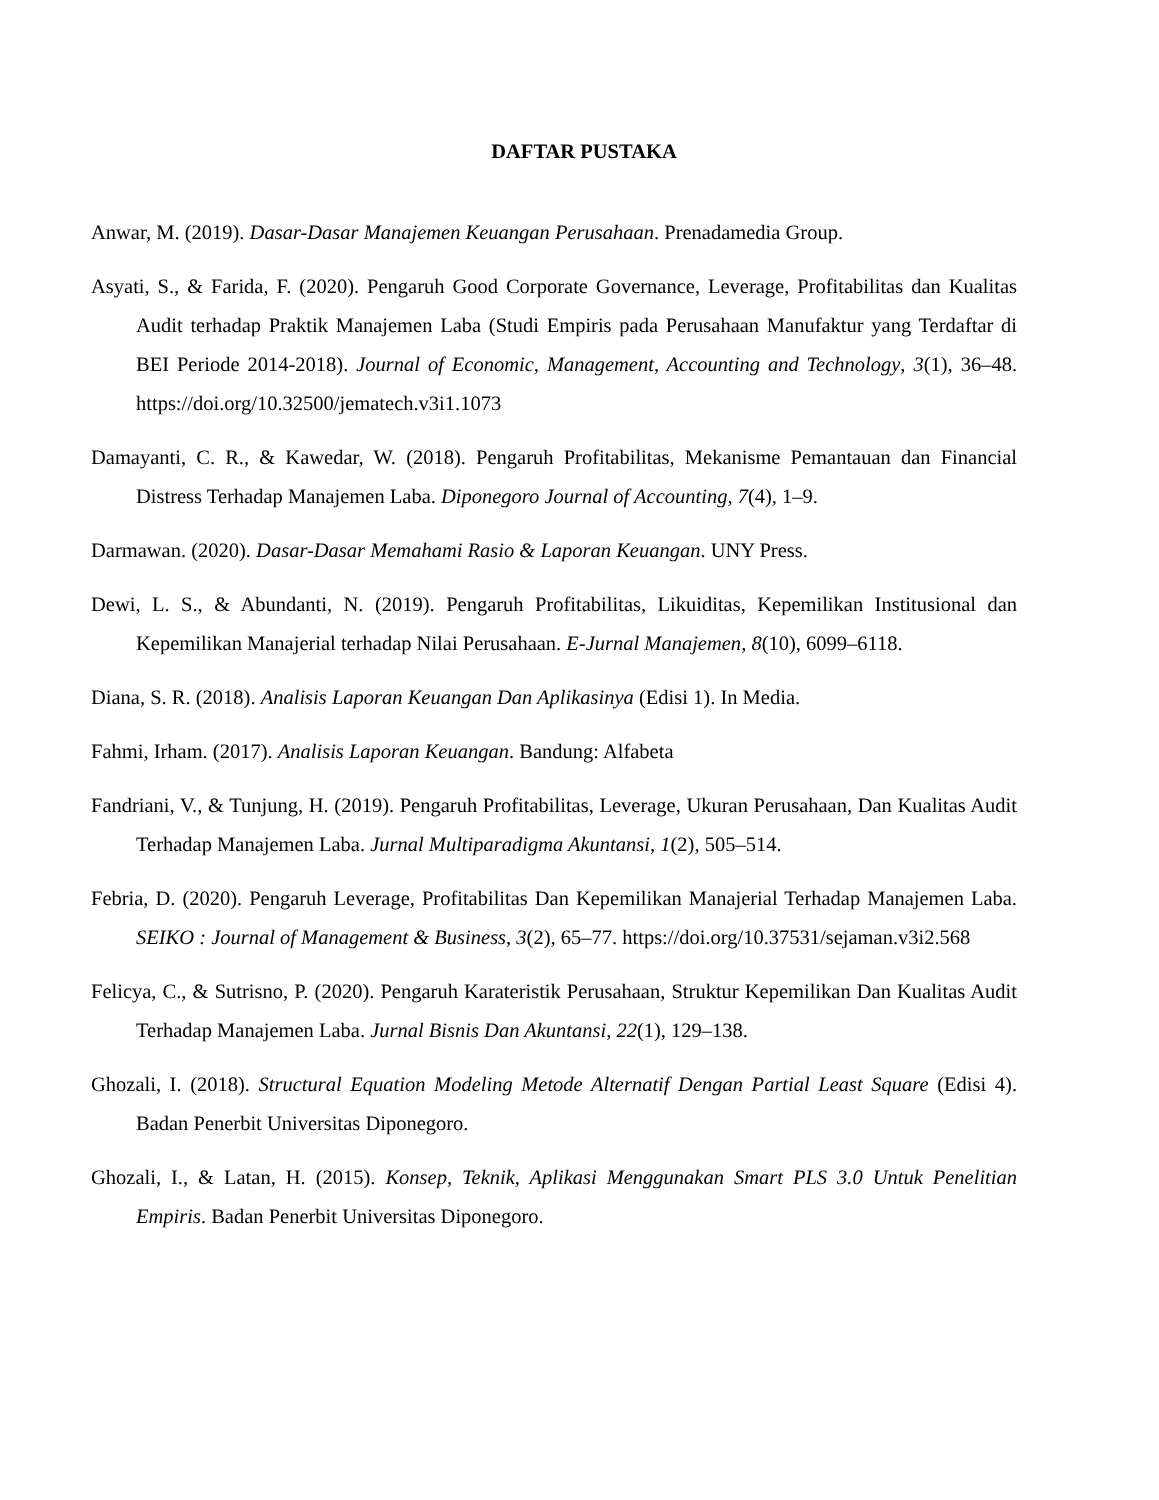DAFTAR PUSTAKA
Anwar, M. (2019). Dasar-Dasar Manajemen Keuangan Perusahaan. Prenadamedia Group.
Asyati, S., & Farida, F. (2020). Pengaruh Good Corporate Governance, Leverage, Profitabilitas dan Kualitas Audit terhadap Praktik Manajemen Laba (Studi Empiris pada Perusahaan Manufaktur yang Terdaftar di BEI Periode 2014-2018). Journal of Economic, Management, Accounting and Technology, 3(1), 36–48. https://doi.org/10.32500/jematech.v3i1.1073
Damayanti, C. R., & Kawedar, W. (2018). Pengaruh Profitabilitas, Mekanisme Pemantauan dan Financial Distress Terhadap Manajemen Laba. Diponegoro Journal of Accounting, 7(4), 1–9.
Darmawan. (2020). Dasar-Dasar Memahami Rasio & Laporan Keuangan. UNY Press.
Dewi, L. S., & Abundanti, N. (2019). Pengaruh Profitabilitas, Likuiditas, Kepemilikan Institusional dan Kepemilikan Manajerial terhadap Nilai Perusahaan. E-Jurnal Manajemen, 8(10), 6099–6118.
Diana, S. R. (2018). Analisis Laporan Keuangan Dan Aplikasinya (Edisi 1). In Media.
Fahmi, Irham. (2017). Analisis Laporan Keuangan. Bandung: Alfabeta
Fandriani, V., & Tunjung, H. (2019). Pengaruh Profitabilitas, Leverage, Ukuran Perusahaan, Dan Kualitas Audit Terhadap Manajemen Laba. Jurnal Multiparadigma Akuntansi, 1(2), 505–514.
Febria, D. (2020). Pengaruh Leverage, Profitabilitas Dan Kepemilikan Manajerial Terhadap Manajemen Laba. SEIKO : Journal of Management & Business, 3(2), 65–77. https://doi.org/10.37531/sejaman.v3i2.568
Felicya, C., & Sutrisno, P. (2020). Pengaruh Karateristik Perusahaan, Struktur Kepemilikan Dan Kualitas Audit Terhadap Manajemen Laba. Jurnal Bisnis Dan Akuntansi, 22(1), 129–138.
Ghozali, I. (2018). Structural Equation Modeling Metode Alternatif Dengan Partial Least Square (Edisi 4). Badan Penerbit Universitas Diponegoro.
Ghozali, I., & Latan, H. (2015). Konsep, Teknik, Aplikasi Menggunakan Smart PLS 3.0 Untuk Penelitian Empiris. Badan Penerbit Universitas Diponegoro.